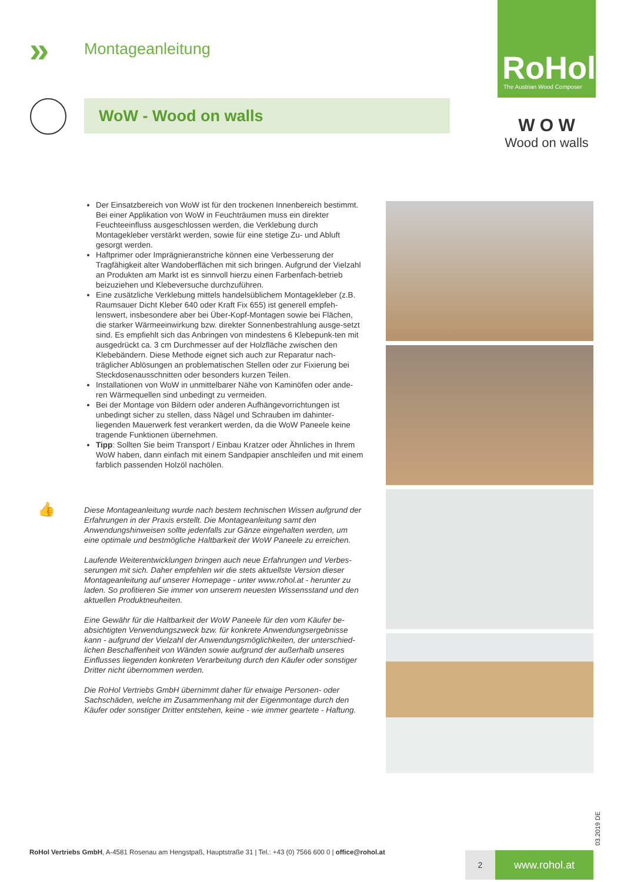» Montageanleitung
RoHol
The Austrian Wood Composer
WoW - Wood on walls
W O W
Wood on walls
Der Einsatzbereich von WoW ist für den trockenen Innenbereich bestimmt. Bei einer Applikation von WoW in Feuchträumen muss ein direkter Feuchteeinfluss ausgeschlossen werden, die Verklebung durch Montagekleber verstärkt werden, sowie für eine stetige Zu- und Abluft gesorgt werden.
Haftprimer oder Imprägnieranstriche können eine Verbesserung der Tragfähigkeit alter Wandoberflächen mit sich bringen. Aufgrund der Vielzahl an Produkten am Markt ist es sinnvoll hierzu einen Farbenfach-betrieb beizuziehen und Klebeversuche durchzuführen.
Eine zusätzliche Verklebung mittels handelsüblichem Montagekleber (z.B. Raumsauer Dicht Kleber 640 oder Kraft Fix 655) ist generell empfeh-lenswert, insbesondere aber bei Über-Kopf-Montagen sowie bei Flächen, die starker Wärmeeinwirkung bzw. direkter Sonnenbestrahlung ausge-setzt sind. Es empfiehlt sich das Anbringen von mindestens 6 Klebepunk-ten mit ausgedrückt ca. 3 cm Durchmesser auf der Holzfläche zwischen den Klebebändern. Diese Methode eignet sich auch zur Reparatur nach-träglicher Ablösungen an problematischen Stellen oder zur Fixierung bei Steckdosenausschnitten oder besonders kurzen Teilen.
Installationen von WoW in unmittelbarer Nähe von Kaminöfen oder ande-ren Wärmequellen sind unbedingt zu vermeiden.
Bei der Montage von Bildern oder anderen Aufhängevorrichtungen ist unbedingt sicher zu stellen, dass Nägel und Schrauben im dahinter-liegenden Mauerwerk fest verankert werden, da die WoW Paneele keine tragende Funktionen übernehmen.
Tipp: Sollten Sie beim Transport / Einbau Kratzer oder Ähnliches in Ihrem WoW haben, dann einfach mit einem Sandpapier anschleifen und mit einem farblich passenden Holzöl nachölen.
Diese Montageanleitung wurde nach bestem technischen Wissen aufgrund der Erfahrungen in der Praxis erstellt. Die Montageanleitung samt den Anwendungshinweisen sollte jedenfalls zur Gänze eingehalten werden, um eine optimale und bestmögliche Haltbarkeit der WoW Paneele zu erreichen.
Laufende Weiterentwicklungen bringen auch neue Erfahrungen und Verbes-serungen mit sich. Daher empfehlen wir die stets aktuellste Version dieser Montageanleitung auf unserer Homepage - unter www.rohol.at - herunter zu laden. So profitieren Sie immer von unserem neuesten Wissensstand und den aktuellen Produktneuheiten.
Eine Gewähr für die Haltbarkeit der WoW Paneele für den vom Käufer be-absichtigten Verwendungszweck bzw. für konkrete Anwendungsergebnisse kann - aufgrund der Vielzahl der Anwendungsmöglichkeiten, der unterschied-lichen Beschaffenheit von Wänden sowie aufgrund der außerhalb unseres Einflusses liegenden konkreten Verarbeitung durch den Käufer oder sonstiger Dritter nicht übernommen werden.
Die RoHol Vertriebs GmbH übernimmt daher für etwaige Personen- oder Sachschäden, welche im Zusammenhang mit der Eigenmontage durch den Käufer oder sonstiger Dritter entstehen, keine - wie immer geartete - Haftung.
👍
03.2019 DE
RoHol Vertriebs GmbH, A-4581 Rosenau am Hengstpaß, Hauptstraße 31 | Tel.: +43 (0) 7566 600 0 | office@rohol.at
2 www.rohol.at